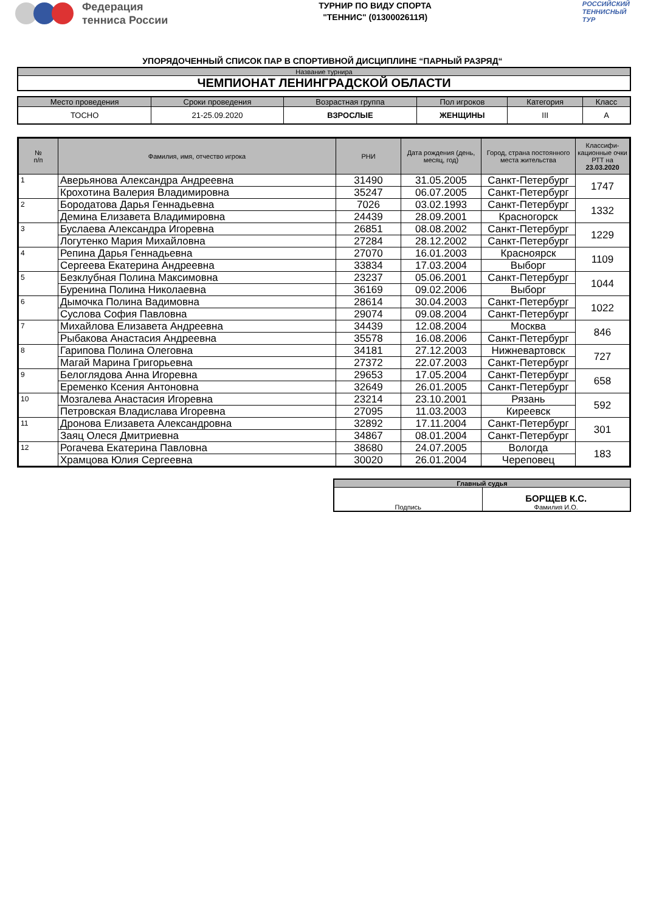Федерация
тенниса России
ТУРНИР ПО ВИДУ СПОРТА
"ТЕННИС" (0130002611Я)
РОССИЙСКИЙ
ТЕННИСНЫЙ
ТУР
УПОРЯДОЧЕННЫЙ СПИСОК ПАР В СПОРТИВНОЙ ДИСЦИПЛИНЕ “ПАРНЫЙ РАЗРЯД“
| Название турнира |
| --- |
| ЧЕМПИОНАТ ЛЕНИНГРАДСКОЙ ОБЛАСТИ |
| Место проведения | Сроки проведения | Возрастная группа | Пол игроков | Категория | Класс |
| --- | --- | --- | --- | --- | --- |
| ТОСНО | 21-25.09.2020 | ВЗРОСЛЫЕ | ЖЕНЩИНЫ | III | А |
| № п/п | Фамилия, имя, отчество игрока | РНИ | Дата рождения (день, месяц, год) | Город, страна постоянного места жительства | Классифи-кационные очки РТТ на 23.03.2020 |
| --- | --- | --- | --- | --- | --- |
| 1 | Аверьянова Александра Андреевна | 31490 | 31.05.2005 | Санкт-Петербург | 1747 |
| | Крохотина Валерия Владимировна | 35247 | 06.07.2005 | Санкт-Петербург | |
| 2 | Бородатова Дарья Геннадьевна | 7026 | 03.02.1993 | Санкт-Петербург | 1332 |
| | Демина Елизавета Владимировна | 24439 | 28.09.2001 | Красногорск | |
| 3 | Буслаева Александра Игоревна | 26851 | 08.08.2002 | Санкт-Петербург | 1229 |
| | Логутенко Мария Михайловна | 27284 | 28.12.2002 | Санкт-Петербург | |
| 4 | Репина Дарья Геннадьевна | 27070 | 16.01.2003 | Красноярск | 1109 |
| | Сергеева Екатерина Андреевна | 33834 | 17.03.2004 | Выборг | |
| 5 | Безклубная Полина Максимовна | 23237 | 05.06.2001 | Санкт-Петербург | 1044 |
| | Буренина Полина Николаевна | 36169 | 09.02.2006 | Выборг | |
| 6 | Дымочка Полина Вадимовна | 28614 | 30.04.2003 | Санкт-Петербург | 1022 |
| | Суслова София Павловна | 29074 | 09.08.2004 | Санкт-Петербург | |
| 7 | Михайлова Елизавета Андреевна | 34439 | 12.08.2004 | Москва | 846 |
| | Рыбакова Анастасия Андреевна | 35578 | 16.08.2006 | Санкт-Петербург | |
| 8 | Гарипова Полина Олеговна | 34181 | 27.12.2003 | Нижневартовск | 727 |
| | Магай Марина Григорьевна | 27372 | 22.07.2003 | Санкт-Петербург | |
| 9 | Белоглядова Анна Игоревна | 29653 | 17.05.2004 | Санкт-Петербург | 658 |
| | Еременко Ксения Антоновна | 32649 | 26.01.2005 | Санкт-Петербург | |
| 10 | Мозгалева Анастасия Игоревна | 23214 | 23.10.2001 | Рязань | 592 |
| | Петровская Владислава Игоревна | 27095 | 11.03.2003 | Киреевск | |
| 11 | Дронова Елизавета Александровна | 32892 | 17.11.2004 | Санкт-Петербург | 301 |
| | Заяц Олеся Дмитриевна | 34867 | 08.01.2004 | Санкт-Петербург | |
| 12 | Рогачева Екатерина Павловна | 38680 | 24.07.2005 | Вологда | 183 |
| | Храмцова Юлия Сергеевна | 30020 | 26.01.2004 | Череповец | |
| Главный судья | |
| --- | --- |
| Подпись | БОРЩЕВ К.С. Фамилия И.О. |